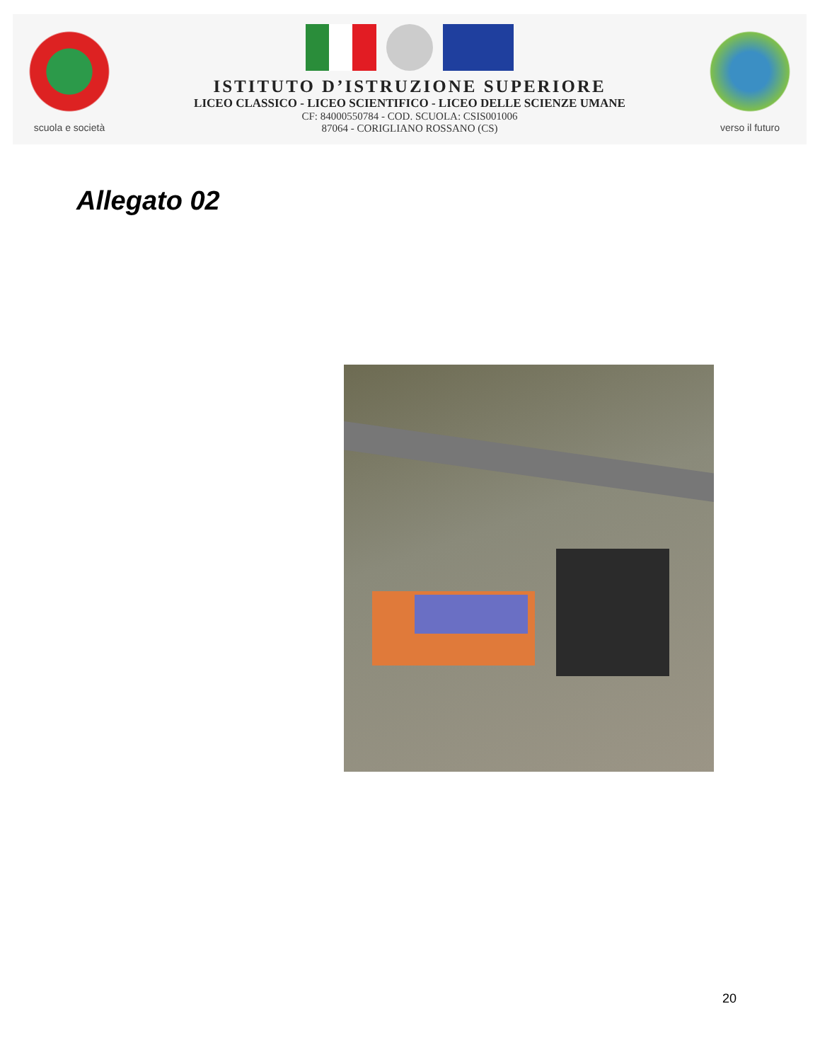scuola e società
ISTITUTO D’ISTRUZIONE SUPERIORE
LICEO CLASSICO - LICEO SCIENTIFICO - LICEO DELLE SCIENZE UMANE
CF: 84000550784 - COD. SCUOLA: CSIS001006
87064 - CORIGLIANO ROSSANO (CS)
verso il futuro
Allegato 02
20